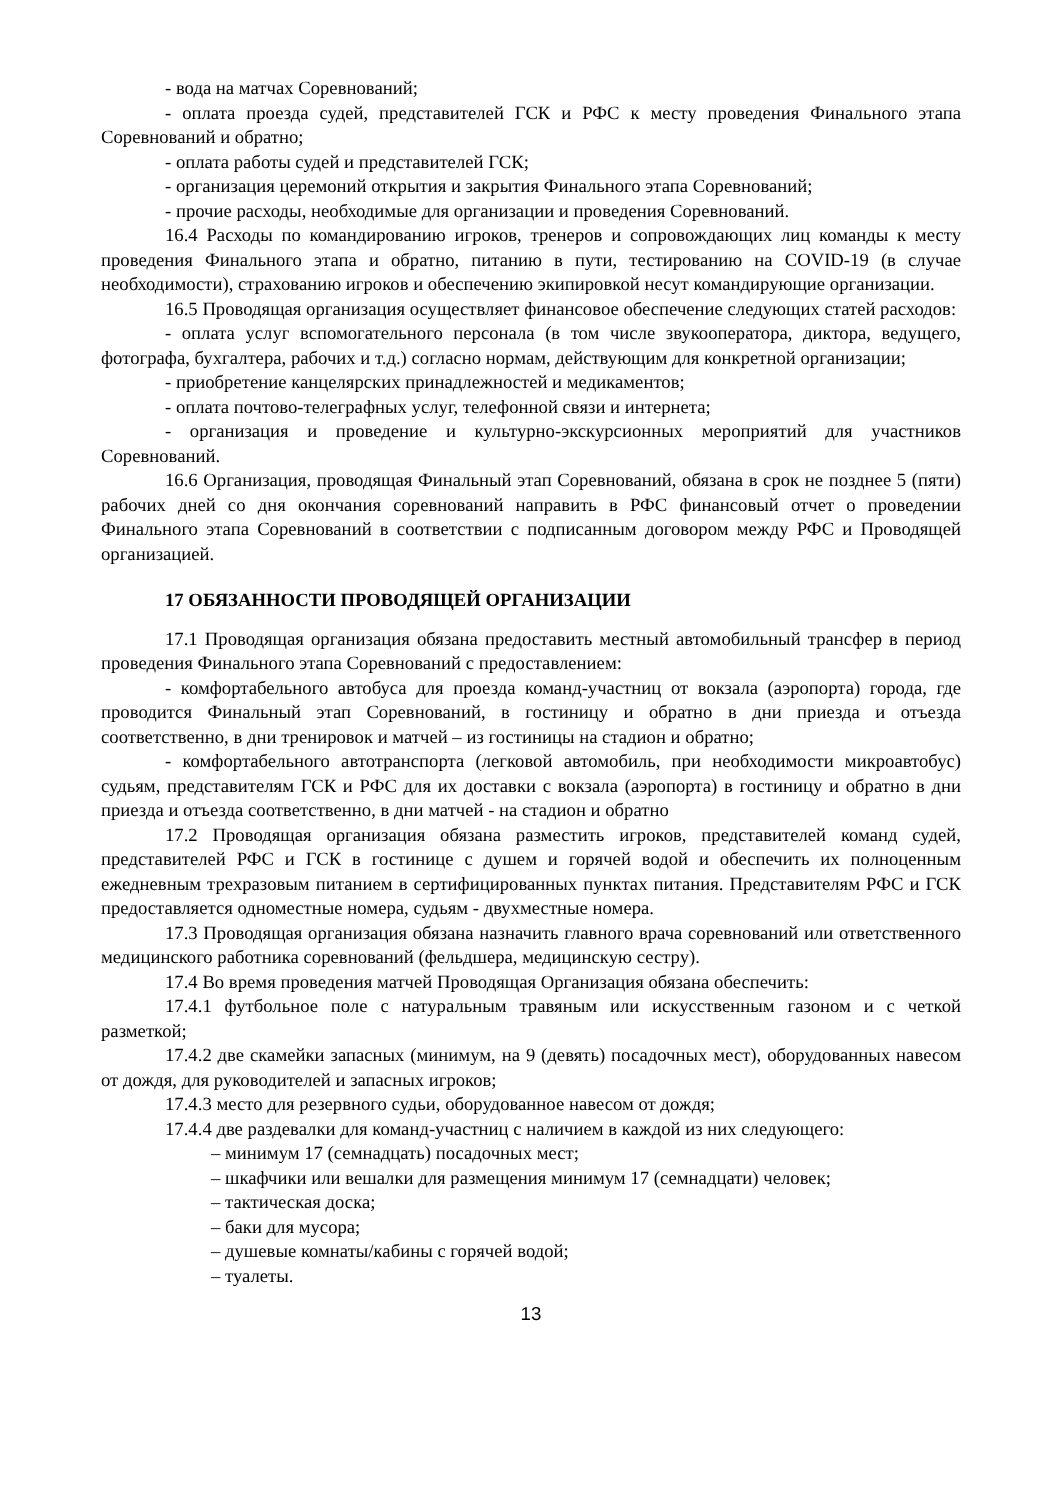- вода на матчах Соревнований;
- оплата проезда судей, представителей ГСК и РФС к месту проведения Финального этапа Соревнований и обратно;
- оплата работы судей и представителей ГСК;
- организация церемоний открытия и закрытия Финального этапа Соревнований;
- прочие расходы, необходимые для организации и проведения Соревнований.
16.4 Расходы по командированию игроков, тренеров и сопровождающих лиц команды к месту проведения Финального этапа и обратно, питанию в пути, тестированию на COVID-19 (в случае необходимости), страхованию игроков и обеспечению экипировкой несут командирующие организации.
16.5 Проводящая организация осуществляет финансовое обеспечение следующих статей расходов:
- оплата услуг вспомогательного персонала (в том числе звукооператора, диктора, ведущего, фотографа, бухгалтера, рабочих и т.д.) согласно нормам, действующим для конкретной организации;
- приобретение канцелярских принадлежностей и медикаментов;
- оплата почтово-телеграфных услуг, телефонной связи и интернета;
- организация и проведение и культурно-экскурсионных мероприятий для участников Соревнований.
16.6 Организация, проводящая Финальный этап Соревнований, обязана в срок не позднее 5 (пяти) рабочих дней со дня окончания соревнований направить в РФС финансовый отчет о проведении Финального этапа Соревнований в соответствии с подписанным договором между РФС и Проводящей организацией.
17 ОБЯЗАННОСТИ ПРОВОДЯЩЕЙ ОРГАНИЗАЦИИ
17.1 Проводящая организация обязана предоставить местный автомобильный трансфер в период проведения Финального этапа Соревнований с предоставлением:
- комфортабельного автобуса для проезда команд-участниц от вокзала (аэропорта) города, где проводится Финальный этап Соревнований, в гостиницу и обратно в дни приезда и отъезда соответственно, в дни тренировок и матчей – из гостиницы на стадион и обратно;
- комфортабельного автотранспорта (легковой автомобиль, при необходимости микроавтобус) судьям, представителям ГСК и РФС для их доставки с вокзала (аэропорта) в гостиницу и обратно в дни приезда и отъезда соответственно, в дни матчей - на стадион и обратно
17.2 Проводящая организация обязана разместить игроков, представителей команд судей, представителей РФС и ГСК в гостинице с душем и горячей водой и обеспечить их полноценным ежедневным трехразовым питанием в сертифицированных пунктах питания. Представителям РФС и ГСК предоставляется одноместные номера, судьям - двухместные номера.
17.3 Проводящая организация обязана назначить главного врача соревнований или ответственного медицинского работника соревнований (фельдшера, медицинскую сестру).
17.4 Во время проведения матчей Проводящая Организация обязана обеспечить:
17.4.1 футбольное поле с натуральным травяным или искусственным газоном и с четкой разметкой;
17.4.2 две скамейки запасных (минимум, на 9 (девять) посадочных мест), оборудованных навесом от дождя, для руководителей и запасных игроков;
17.4.3 место для резервного судьи, оборудованное навесом от дождя;
17.4.4 две раздевалки для команд-участниц с наличием в каждой из них следующего:
– минимум 17 (семнадцать) посадочных мест;
– шкафчики или вешалки для размещения минимум 17 (семнадцати) человек;
– тактическая доска;
– баки для мусора;
– душевые комнаты/кабины с горячей водой;
– туалеты.
13